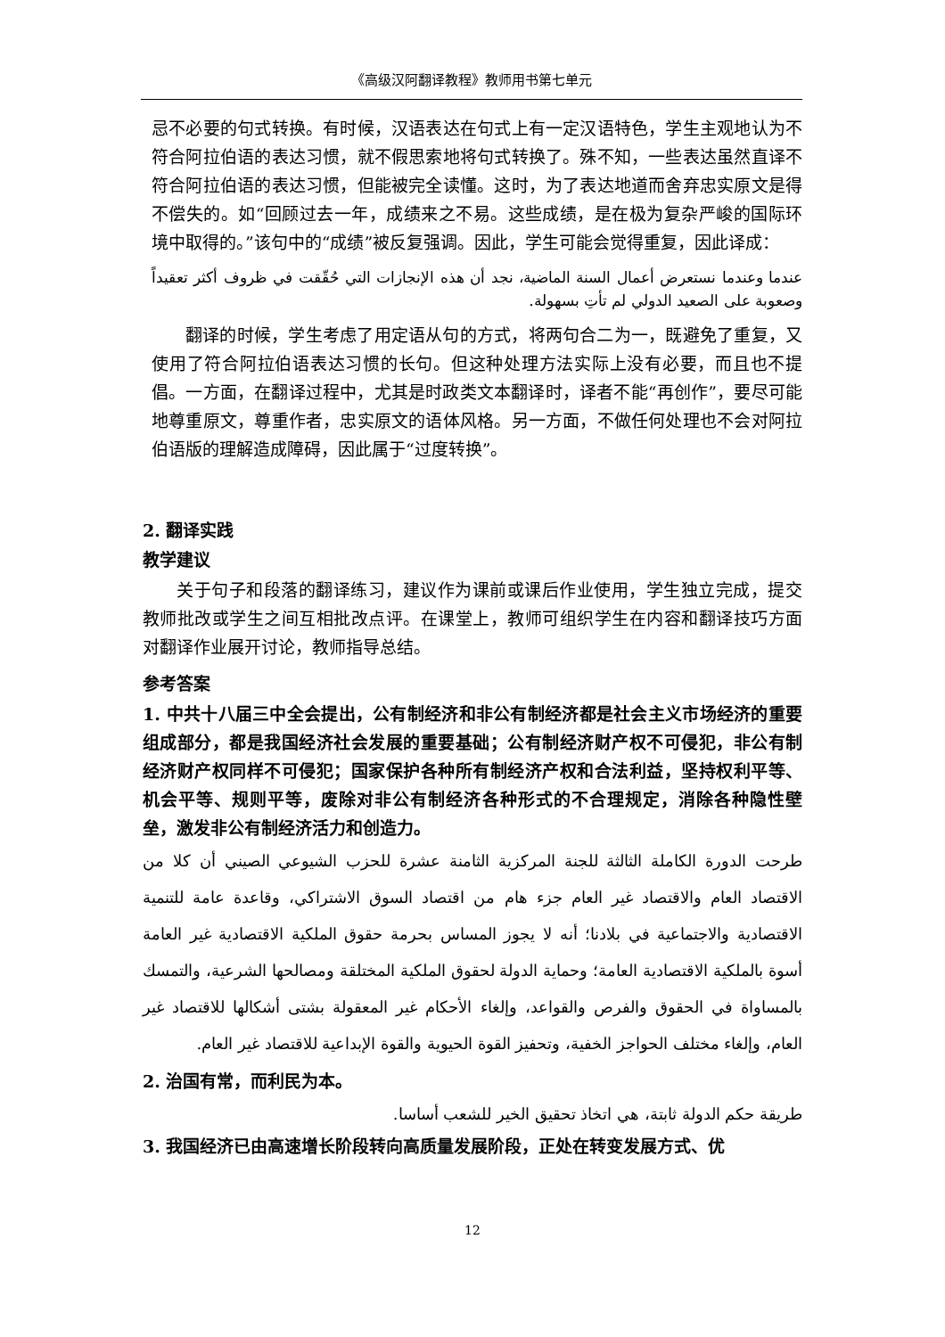《高级汉阿翻译教程》教师用书第七单元
忌不必要的句式转换。有时候，汉语表达在句式上有一定汉语特色，学生主观地认为不符合阿拉伯语的表达习惯，就不假思索地将句式转换了。殊不知，一些表达虽然直译不符合阿拉伯语的表达习惯，但能被完全读懂。这时，为了表达地道而舍弃忠实原文是得不偿失的。如“回顾过去一年，成绩来之不易。这些成绩，是在极为复杂严峻的国际环境中取得的。”该句中的“成绩”被反复强调。因此，学生可能会觉得重复，因此译成：
عندما وعندما نستعرض أعمال السنة الماضية، نجد أن هذه الإنجازات التي حُقّقت في ظروف أكثر تعقيداً وصعوبة على الصعيد الدولي لم تأتِ بسهولة.
翻译的时候，学生考虑了用定语从句的方式，将两句合二为一，既避免了重复，又使用了符合阿拉伯语表达习惯的长句。但这种处理方法实际上没有必要，而且也不提倡。一方面，在翻译过程中，尤其是时政类文本翻译时，译者不能“再创作”，要尽可能地尊重原文，尊重作者，忠实原文的语体风格。另一方面，不做任何处理也不会对阿拉伯语版的理解造成障碍，因此属于“过度转换”。
2. 翻译实践
教学建议
关于句子和段落的翻译练习，建议作为课前或课后作业使用，学生独立完成，提交教师批改或学生之间互相批改点评。在课堂上，教师可组织学生在内容和翻译技巧方面对翻译作业展开讨论，教师指导总结。
参考答案
1. 中共十八届三中全会提出，公有制经济和非公有制经济都是社会主义市场经济的重要组成部分，都是我国经济社会发展的重要基础；公有制经济财产权不可侵犯，非公有制经济财产权同样不可侵犯；国家保护各种所有制经济产权和合法利益，坚持权利平等、机会平等、规则平等，废除对非公有制经济各种形式的不合理规定，消除各种隐性壁垒，激发非公有制经济活力和创造力。
طرحت الدورة الكاملة الثالثة للجنة المركزية الثامنة عشرة للحزب الشيوعي الصيني أن كلا من الاقتصاد العام والاقتصاد غير العام جزء هام من اقتصاد السوق الاشتراكي، وقاعدة عامة للتنمية الاقتصادية والاجتماعية في بلادنا؛ أنه لا يجوز المساس بحرمة حقوق الملكية الاقتصادية غير العامة أسوة بالملكية الاقتصادية العامة؛ وحماية الدولة لحقوق الملكية المختلقة ومصالحها الشرعية، والتمسك بالمساواة في الحقوق والفرص والقواعد، وإلغاء الأحكام غير المعقولة بشتى أشكالها للاقتصاد غير العام، وإلغاء مختلف الحواجز الخفية، وتحفيز القوة الحيوية والقوة الإبداعية للاقتصاد غير العام.
2. 治国有常，而利民为本。
طريقة حكم الدولة ثابتة، هي اتخاذ تحقيق الخير للشعب أساسا.
3. 我国经济已由高速增长阶段转向高质量发展阶段，正处在转变发展方式、优
12